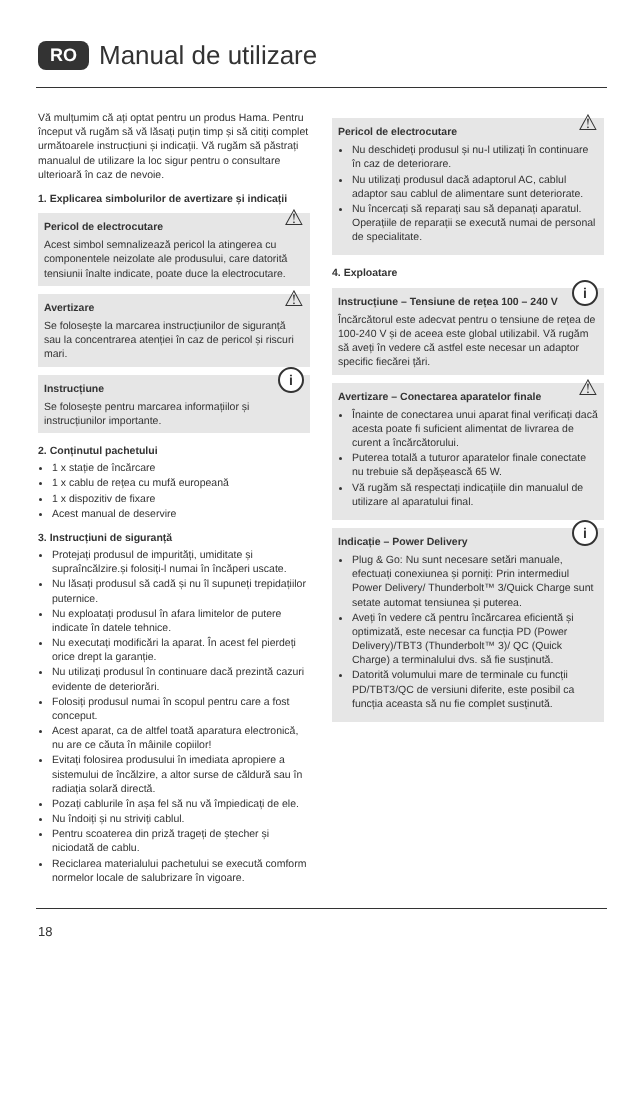RO Manual de utilizare
Vă mulțumim că ați optat pentru un produs Hama. Pentru început vă rugăm să vă lăsați puțin timp și să citiți complet următoarele instrucțiuni și indicații. Vă rugăm să păstrați manualul de utilizare la loc sigur pentru o consultare ulterioară în caz de nevoie.
1. Explicarea simbolurilor de avertizare și indicații
⚠
Pericol de electrocutare
Acest simbol semnalizează pericol la atingerea cu componentele neizolate ale produsului, care datorită tensiunii înalte indicate, poate duce la electrocutare.
⚠
Avertizare
Se folosește la marcarea instrucțiunilor de siguranță sau la concentrarea atenției în caz de pericol și riscuri mari.
iInstrucțiune
Se folosește pentru marcarea informațiilor și instrucțiunilor importante.
2. Conținutul pachetului
1 x stație de încărcare
1 x cablu de rețea cu mufă europeană
1 x dispozitiv de fixare
Acest manual de deservire
3. Instrucțiuni de siguranță
Protejați produsul de impurități, umiditate și supraîncălzire.și folosiți-l numai în încăperi uscate.
Nu lăsați produsul să cadă și nu îl supuneți trepidațiilor puternice.
Nu exploatați produsul în afara limitelor de putere indicate în datele tehnice.
Nu executați modificări la aparat. În acest fel pierdeți orice drept la garanție.
Nu utilizați produsul în continuare dacă prezintă cazuri evidente de deteriorări.
Folosiți produsul numai în scopul pentru care a fost conceput.
Acest aparat, ca de altfel toată aparatura electronică, nu are ce căuta în mâinile copiilor!
Evitați folosirea produsului în imediata apropiere a sistemului de încălzire, a altor surse de căldură sau în radiația solară directă.
Pozați cablurile în așa fel să nu vă împiedicați de ele.
Nu îndoiți și nu striviți cablul.
Pentru scoaterea din priză trageți de ștecher și niciodată de cablu.
Reciclarea materialului pachetului se execută comform normelor locale de salubrizare în vigoare.
⚠
Pericol de electrocutare
Nu deschideți produsul și nu-l utilizați în continuare în caz de deteriorare.
Nu utilizați produsul dacă adaptorul AC, cablul adaptor sau cablul de alimentare sunt deteriorate.
Nu încercați să reparați sau să depanați aparatul. Operațiile de reparații se execută numai de personal de specialitate.
4. Exploatare
iInstrucțiune – Tensiune de rețea 100 – 240 V
Încărcătorul este adecvat pentru o tensiune de rețea de 100-240 V și de aceea este global utilizabil. Vă rugăm să aveți în vedere că astfel este necesar un adaptor specific fiecărei țări.
⚠
Avertizare – Conectarea aparatelor finale
Înainte de conectarea unui aparat final verificați dacă acesta poate fi suficient alimentat de livrarea de curent a încărcătorului.
Puterea totală a tuturor aparatelor finale conectate nu trebuie să depășească 65 W.
Vă rugăm să respectați indicațiile din manualul de utilizare al aparatului final.
iIndicație – Power Delivery
Plug & Go: Nu sunt necesare setări manuale, efectuați conexiunea și porniți: Prin intermediul Power Delivery/ Thunderbolt™ 3/Quick Charge sunt setate automat tensiunea și puterea.
Aveți în vedere că pentru încărcarea eficientă și optimizată, este necesar ca funcția PD (Power Delivery)/TBT3 (Thunderbolt™ 3)/ QC (Quick Charge) a terminalului dvs. să fie susținută.
Datorită volumului mare de terminale cu funcții PD/TBT3/QC de versiuni diferite, este posibil ca funcția aceasta să nu fie complet susținută.
18